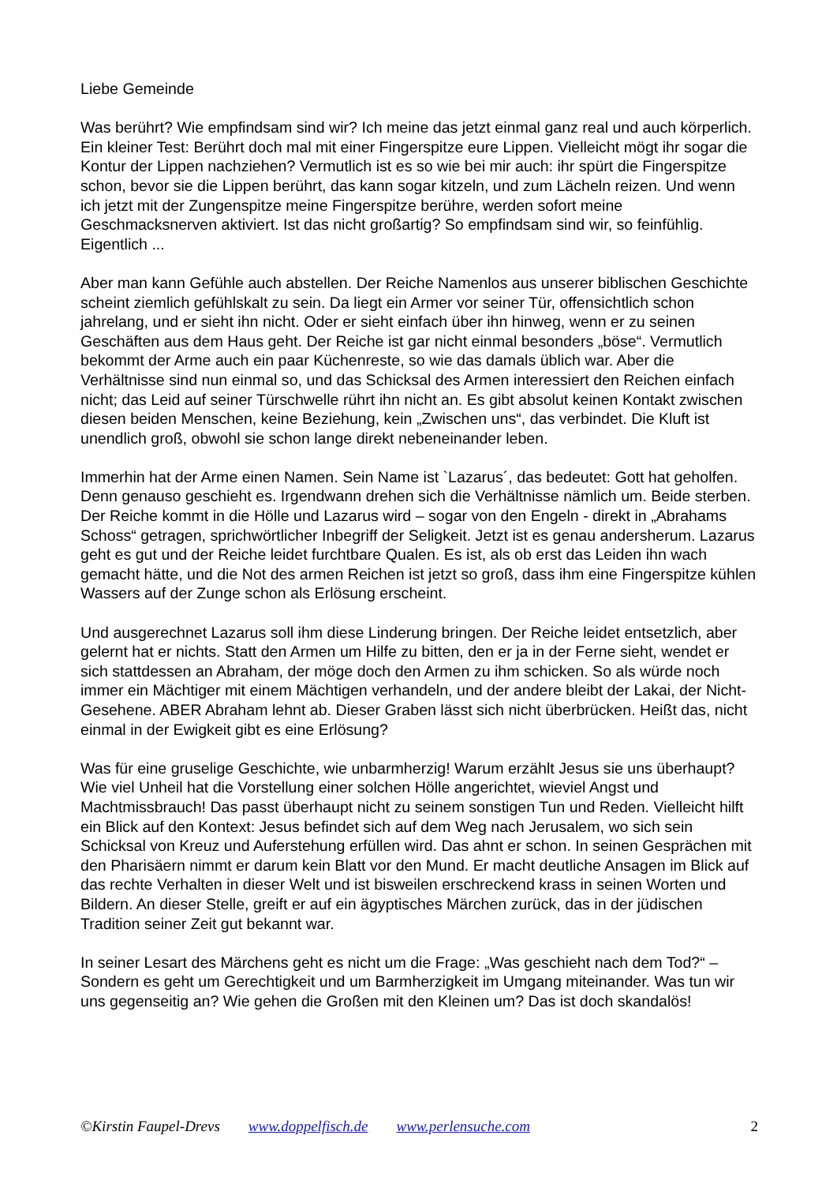Liebe Gemeinde
Was berührt? Wie empfindsam sind wir? Ich meine das jetzt einmal ganz real und auch körperlich. Ein kleiner Test: Berührt doch mal mit einer Fingerspitze eure Lippen. Vielleicht mögt ihr sogar die Kontur der Lippen nachziehen? Vermutlich ist es so wie bei mir auch: ihr spürt die Fingerspitze schon, bevor sie die Lippen berührt, das kann sogar kitzeln, und zum Lächeln reizen. Und wenn ich jetzt mit der Zungenspitze meine Fingerspitze berühre, werden sofort meine Geschmacksnerven aktiviert. Ist das nicht großartig? So empfindsam sind wir, so feinfühlig. Eigentlich ...
Aber man kann Gefühle auch abstellen. Der Reiche Namenlos aus unserer biblischen Geschichte scheint ziemlich gefühlskalt zu sein. Da liegt ein Armer vor seiner Tür, offensichtlich schon jahrelang, und er sieht ihn nicht. Oder er sieht einfach über ihn hinweg, wenn er zu seinen Geschäften aus dem Haus geht. Der Reiche ist gar nicht einmal besonders „böse“. Vermutlich bekommt der Arme auch ein paar Küchenreste, so wie das damals üblich war. Aber die Verhältnisse sind nun einmal so, und das Schicksal des Armen interessiert den Reichen einfach nicht; das Leid auf seiner Türschwelle rührt ihn nicht an. Es gibt absolut keinen Kontakt zwischen diesen beiden Menschen, keine Beziehung, kein „Zwischen uns“, das verbindet. Die Kluft ist unendlich groß, obwohl sie schon lange direkt nebeneinander leben.
Immerhin hat der Arme einen Namen. Sein Name ist `Lazarus´, das bedeutet: Gott hat geholfen. Denn genauso geschieht es. Irgendwann drehen sich die Verhältnisse nämlich um. Beide sterben. Der Reiche kommt in die Hölle und Lazarus wird – sogar von den Engeln - direkt in „Abrahams Schoss“ getragen, sprichwörtlicher Inbegriff der Seligkeit. Jetzt ist es genau andersherum. Lazarus geht es gut und der Reiche leidet furchtbare Qualen. Es ist, als ob erst das Leiden ihn wach gemacht hätte, und die Not des armen Reichen ist jetzt so groß, dass ihm eine Fingerspitze kühlen Wassers auf der Zunge schon als Erlösung erscheint.
Und ausgerechnet Lazarus soll ihm diese Linderung bringen. Der Reiche leidet entsetzlich, aber gelernt hat er nichts. Statt den Armen um Hilfe zu bitten, den er ja in der Ferne sieht, wendet er sich stattdessen an Abraham, der möge doch den Armen zu ihm schicken. So als würde noch immer ein Mächtiger mit einem Mächtigen verhandeln, und der andere bleibt der Lakai, der Nicht-Gesehene. ABER Abraham lehnt ab. Dieser Graben lässt sich nicht überbrücken. Heißt das, nicht einmal in der Ewigkeit gibt es eine Erlösung?
Was für eine gruselige Geschichte, wie unbarmherzig! Warum erzählt Jesus sie uns überhaupt? Wie viel Unheil hat die Vorstellung einer solchen Hölle angerichtet, wieviel Angst und Machtmissbrauch! Das passt überhaupt nicht zu seinem sonstigen Tun und Reden. Vielleicht hilft ein Blick auf den Kontext: Jesus befindet sich auf dem Weg nach Jerusalem, wo sich sein Schicksal von Kreuz und Auferstehung erfüllen wird. Das ahnt er schon. In seinen Gesprächen mit den Pharisäern nimmt er darum kein Blatt vor den Mund. Er macht deutliche Ansagen im Blick auf das rechte Verhalten in dieser Welt und ist bisweilen erschreckend krass in seinen Worten und Bildern. An dieser Stelle, greift er auf ein ägyptisches Märchen zurück, das in der jüdischen Tradition seiner Zeit gut bekannt war.
In seiner Lesart des Märchens geht es nicht um die Frage: „Was geschieht nach dem Tod?“ – Sondern es geht um Gerechtigkeit und um Barmherzigkeit im Umgang miteinander. Was tun wir uns gegenseitig an? Wie gehen die Großen mit den Kleinen um? Das ist doch skandalös!
©Kirstin Faupel-Drevs www.doppelfisch.de www.perlensuche.com 2